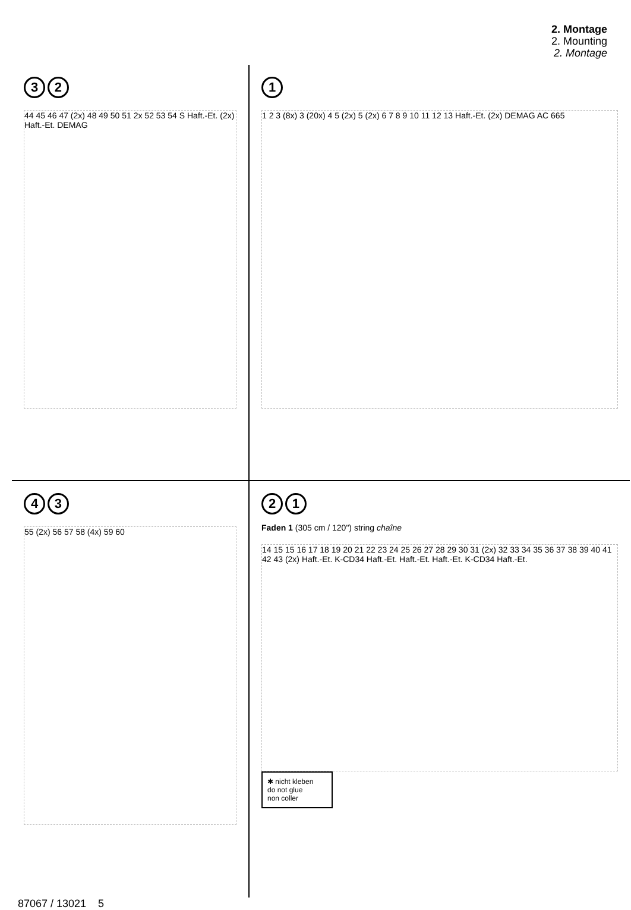2. Montage
2. Mounting
2. Montage
3 2
44 45 46 47 (2x) 48 49 50 51 2x 52 53 54 S Haft.-Et. (2x) Haft.-Et. DEMAG
1
1 2 3 (8x) 3 (20x) 4 5 (2x) 5 (2x) 6 7 8 9 10 11 12 13 Haft.-Et. (2x) DEMAG AC 665
4 3
55 (2x) 56 57 58 (4x) 59 60
2 1
Faden 1 (305 cm / 120") string chaîne
14 15 15 16 17 18 19 20 21 22 23 24 25 26 27 28 29 30 31 (2x) 32 33 34 35 36 37 38 39 40 41 42 43 (2x) Haft.-Et. K-CD34 Haft.-Et. Haft.-Et. Haft.-Et. K-CD34 Haft.-Et.
✱ nicht kleben
do not glue
non coller
87067 / 13021 5